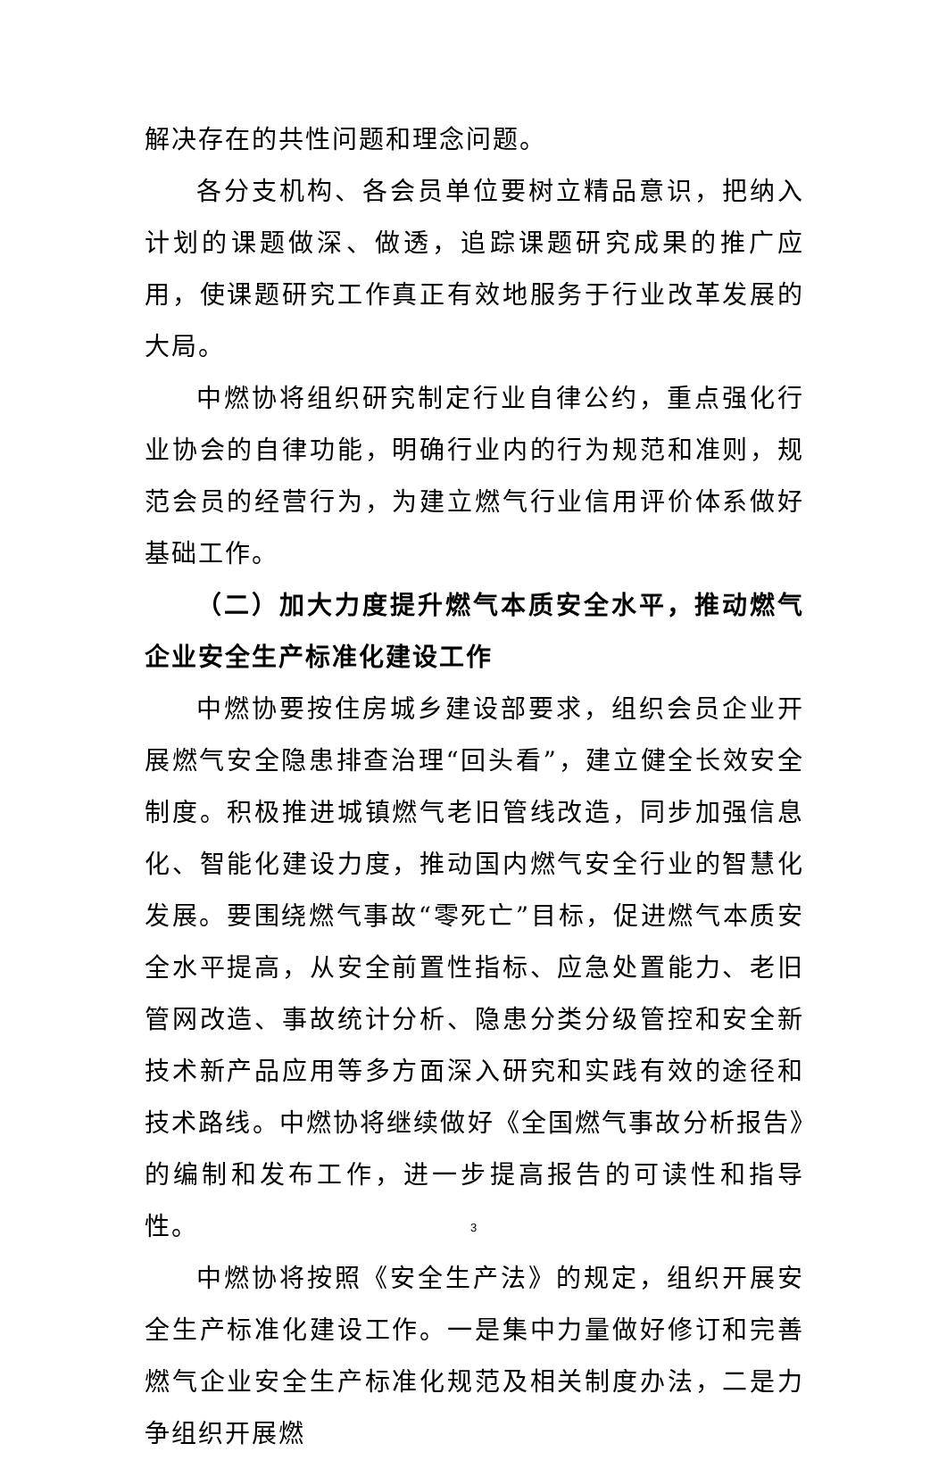解决存在的共性问题和理念问题。
各分支机构、各会员单位要树立精品意识，把纳入计划的课题做深、做透，追踪课题研究成果的推广应用，使课题研究工作真正有效地服务于行业改革发展的大局。
中燃协将组织研究制定行业自律公约，重点强化行业协会的自律功能，明确行业内的行为规范和准则，规范会员的经营行为，为建立燃气行业信用评价体系做好基础工作。
（二）加大力度提升燃气本质安全水平，推动燃气企业安全生产标准化建设工作
中燃协要按住房城乡建设部要求，组织会员企业开展燃气安全隐患排查治理“回头看”，建立健全长效安全制度。积极推进城镇燃气老旧管线改造，同步加强信息化、智能化建设力度，推动国内燃气安全行业的智慧化发展。要围绕燃气事故“零死亡”目标，促进燃气本质安全水平提高，从安全前置性指标、应急处置能力、老旧管网改造、事故统计分析、隐患分类分级管控和安全新技术新产品应用等多方面深入研究和实践有效的途径和技术路线。中燃协将继续做好《全国燃气事故分析报告》的编制和发布工作，进一步提高报告的可读性和指导性。
中燃协将按照《安全生产法》的规定，组织开展安全生产标准化建设工作。一是集中力量做好修订和完善燃气企业安全生产标准化规范及相关制度办法，二是力争组织开展燃
3